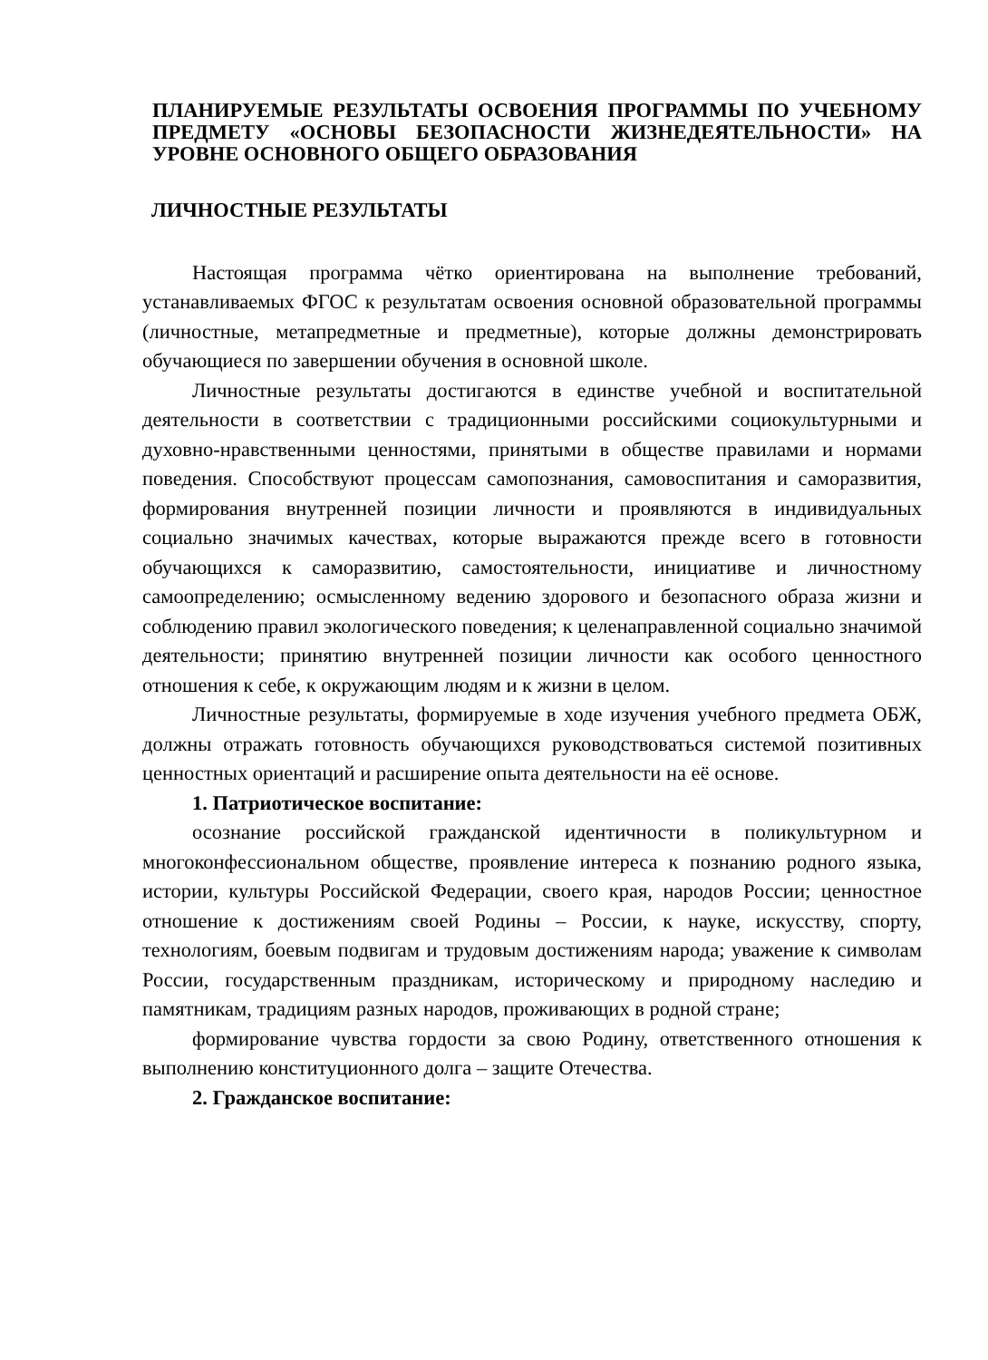ПЛАНИРУЕМЫЕ РЕЗУЛЬТАТЫ ОСВОЕНИЯ ПРОГРАММЫ ПО УЧЕБНОМУ ПРЕДМЕТУ «ОСНОВЫ БЕЗОПАСНОСТИ ЖИЗНЕДЕЯТЕЛЬНОСТИ» НА УРОВНЕ ОСНОВНОГО ОБЩЕГО ОБРАЗОВАНИЯ
ЛИЧНОСТНЫЕ РЕЗУЛЬТАТЫ
Настоящая программа чётко ориентирована на выполнение требований, устанавливаемых ФГОС к результатам освоения основной образовательной программы (личностные, метапредметные и предметные), которые должны демонстрировать обучающиеся по завершении обучения в основной школе.
Личностные результаты достигаются в единстве учебной и воспитательной деятельности в соответствии с традиционными российскими социокультурными и духовно-нравственными ценностями, принятыми в обществе правилами и нормами поведения. Способствуют процессам самопознания, самовоспитания и саморазвития, формирования внутренней позиции личности и проявляются в индивидуальных социально значимых качествах, которые выражаются прежде всего в готовности обучающихся к саморазвитию, самостоятельности, инициативе и личностному самоопределению; осмысленному ведению здорового и безопасного образа жизни и соблюдению правил экологического поведения; к целенаправленной социально значимой деятельности; принятию внутренней позиции личности как особого ценностного отношения к себе, к окружающим людям и к жизни в целом.
Личностные результаты, формируемые в ходе изучения учебного предмета ОБЖ, должны отражать готовность обучающихся руководствоваться системой позитивных ценностных ориентаций и расширение опыта деятельности на её основе.
1. Патриотическое воспитание:
осознание российской гражданской идентичности в поликультурном и многоконфессиональном обществе, проявление интереса к познанию родного языка, истории, культуры Российской Федерации, своего края, народов России; ценностное отношение к достижениям своей Родины – России, к науке, искусству, спорту, технологиям, боевым подвигам и трудовым достижениям народа; уважение к символам России, государственным праздникам, историческому и природному наследию и памятникам, традициям разных народов, проживающих в родной стране;
формирование чувства гордости за свою Родину, ответственного отношения к выполнению конституционного долга – защите Отечества.
2. Гражданское воспитание: